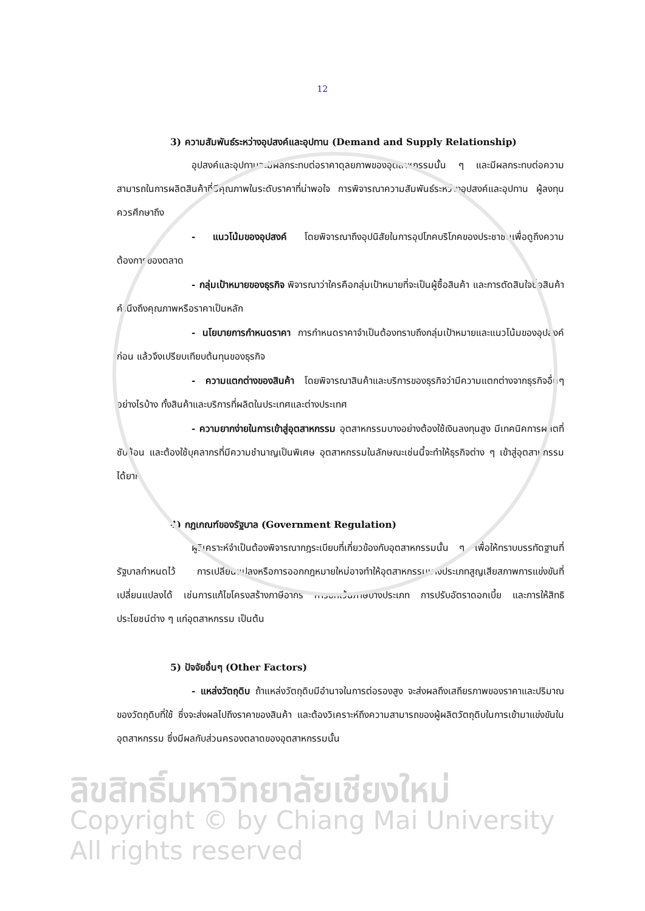12
3) ความสัมพันธ์ระหว่างอุปสงค์และอุปทาน (Demand and Supply Relationship)
อุปสงค์และอุปทานจะมีผลกระทบต่อราคาดุลยภาพของอุตสาหกรรมนั้น ๆ และมีผลกระทบต่อความสามารถในการผลิตสินค้าที่มีคุณภาพในระดับราคาที่น่าพอใจ การพิจารณาความสัมพันธ์ระหว่างอุปสงค์และอุปทาน ผู้ลงทุนควรศึกษาถึง
- แนวโน้มของอุปสงค์ โดยพิจารณาถึงอุปนิสัยในการอุปโภคบริโภคของประชาชนเพื่อดูถึงความต้องการของตลาด
- กลุ่มเป้าหมายของธุรกิจ พิจารณาว่าใครคือกลุ่มเป้าหมายที่จะเป็นผู้ซื้อสินค้า และการตัดสินใจซื้อสินค้าคำนึงถึงคุณภาพหรือราคาเป็นหลัก
- นโยบายการกำหนดราคา การกำหนดราคาจำเป็นต้องทราบถึงกลุ่มเป้าหมายและแนวโน้มของอุปสงค์ก่อน แล้วจึงเปรียบเทียบต้นทุนของธุรกิจ
- ความแตกต่างของสินค้า โดยพิจารณาสินค้าและบริการของธุรกิจว่ามีความแตกต่างจากธุรกิจอื่นๆ อย่างไรบ้าง ทั้งสินค้าและบริการที่ผลิตในประเทศและต่างประเทศ
- ความยากง่ายในการเข้าสู่อุตสาหกรรม อุตสาหกรรมบางอย่างต้องใช้เงินลงทุนสูง มีเทคนิคการผลิตที่ซับซ้อน และต้องใช้บุคลากรที่มีความชำนาญเป็นพิเศษ อุตสาหกรรมในลักษณะเช่นนี้จะทำให้ธุรกิจต่าง ๆ เข้าสู่อุตสาหกรรมได้ยาก
4) กฎเกณฑ์ของรัฐบาล (Government Regulation)
ผู้วิเคราะห์จำเป็นต้องพิจารณากฎระเบียบที่เกี่ยวข้องกับอุตสาหกรรมนั้น ๆ เพื่อให้ทราบบรรทัดฐานที่รัฐบาลกำหนดไว้ การเปลี่ยนแปลงหรือการออกกฎหมายใหม่อาจทำให้อุตสาหกรรมบางประเภทสูญเสียสภาพการแข่งขันที่เปลี่ยนแปลงได้ เช่นการแก้ไขโครงสร้างภาษีอากร การยกเว้นภาษีบางประเภท การปรับอัตราดอกเบี้ย และการให้สิทธิประโยชน์ต่าง ๆ แก่อุตสาหกรรม เป็นต้น
5) ปัจจัยอื่นๆ (Other Factors)
- แหล่งวัตถุดิบ ถ้าแหล่งวัตถุดิบมีอำนาจในการต่อรองสูง จะส่งผลถึงเสถียรภาพของราคาและปริมาณของวัตถุดิบที่ใช้ ซึ่งจะส่งผลไปถึงราคาของสินค้า และต้องวิเคราะห์ถึงความสามารถของผู้ผลิตวัตถุดิบในการเข้ามาแข่งขันในอุตสาหกรรม ซึ่งมีผลกับส่วนครองตลาดของอุตสาหกรรมนั้น
ลิขสิทธิ์มหาวิทยาลัยเชียงใหม่
Copyright © by Chiang Mai University
All rights reserved